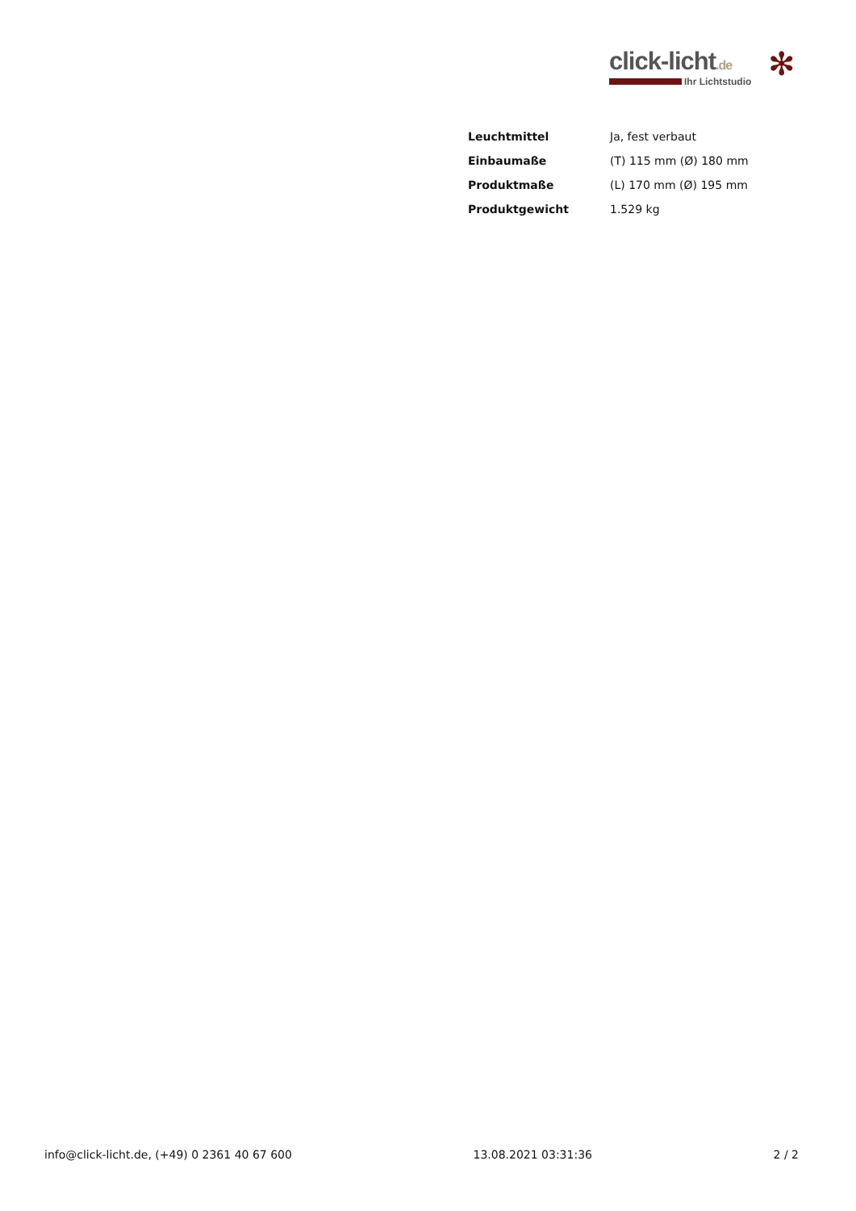click-licht.de
✻
Ihr Lichtstudio
| Leuchtmittel | Ja, fest verbaut |
| Einbaumaße | (T) 115 mm (Ø) 180 mm |
| Produktmaße | (L) 170 mm (Ø) 195 mm |
| Produktgewicht | 1.529 kg |
info@click-licht.de, (+49) 0 2361 40 67 600 13.08.2021 03:31:36 2 / 2